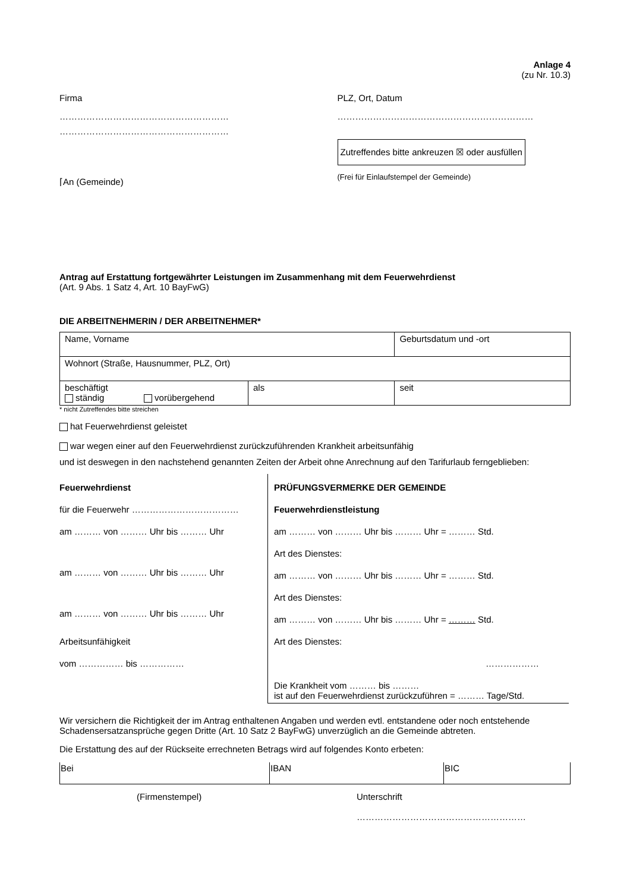Anlage 4
(zu Nr. 10.3)
Firma
…………………………………………………
…………………………………………………
PLZ, Ort, Datum
…………………………………………………………
Zutreffendes bitte ankreuzen ☒ oder ausfüllen
(Frei für Einlaufstempel der Gemeinde)
⌈An (Gemeinde)
Antrag auf Erstattung fortgewährter Leistungen im Zusammenhang mit dem Feuerwehrdienst
(Art. 9 Abs. 1 Satz 4, Art. 10 BayFwG)
DIE ARBEITNEHMERIN / DER ARBEITNEHMER*
| Name, Vorname | | Geburtsdatum und -ort | |
| Wohnort (Straße, Hausnummer, PLZ, Ort) | | | |
| beschäftigt ständig vorübergehend | als | | seit |
* nicht Zutreffendes bitte streichen
hat Feuerwehrdienst geleistet
war wegen einer auf den Feuerwehrdienst zurückzuführenden Krankheit arbeitsunfähig
und ist deswegen in den nachstehend genannten Zeiten der Arbeit ohne Anrechnung auf den Tarifurlaub ferngeblieben:
Feuerwehrdienst
für die Feuerwehr ………………………………
am ……… von ……… Uhr bis ……… Uhr
am ……… von ……… Uhr bis ……… Uhr
am ……… von ……… Uhr bis ……… Uhr
Arbeitsunfähigkeit
vom …………… bis ……………
PRÜFUNGSVERMERKE DER GEMEINDE
Feuerwehrdienstleistung
am ……… von ……… Uhr bis ……… Uhr = ……… Std.
Art des Dienstes:
am ……… von ……… Uhr bis ……… Uhr = ……… Std.
Art des Dienstes:
am ……… von ……… Uhr bis ……… Uhr = ……… Std.
Art des Dienstes:
………………
Die Krankheit vom ……… bis ………
ist auf den Feuerwehrdienst zurückzuführen = ……… Tage/Std.
Wir versichern die Richtigkeit der im Antrag enthaltenen Angaben und werden evtl. entstandene oder noch entstehende Schadensersatzansprüche gegen Dritte (Art. 10 Satz 2 BayFwG) unverzüglich an die Gemeinde abtreten.
Die Erstattung des auf der Rückseite errechneten Betrags wird auf folgendes Konto erbeten:
| Bei | IBAN | BIC |
(Firmenstempel) Unterschrift
…………………………………………………